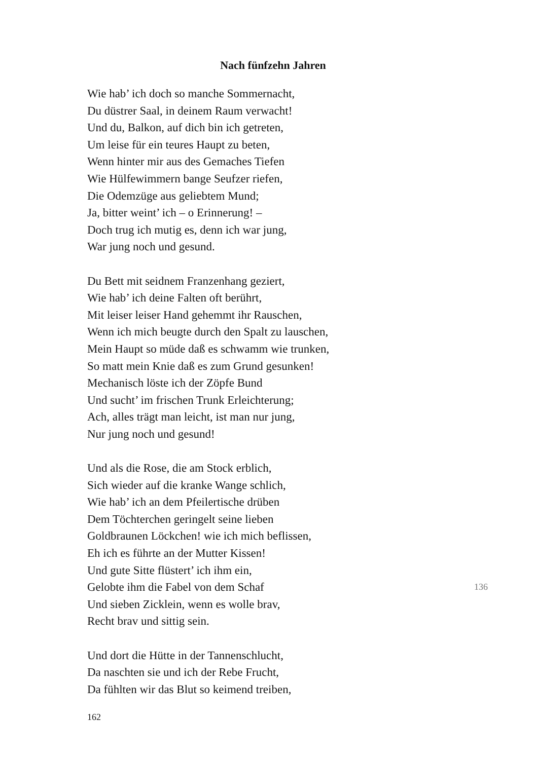Nach fünfzehn Jahren
Wie hab’ ich doch so manche Sommernacht,
Du düstrer Saal, in deinem Raum verwacht!
Und du, Balkon, auf dich bin ich getreten,
Um leise für ein teures Haupt zu beten,
Wenn hinter mir aus des Gemaches Tiefen
Wie Hülfewimmern bange Seufzer riefen,
Die Odemzüge aus geliebtem Mund;
Ja, bitter weint’ ich – o Erinnerung! –
Doch trug ich mutig es, denn ich war jung,
War jung noch und gesund.
Du Bett mit seidnem Franzenhang geziert,
Wie hab’ ich deine Falten oft berührt,
Mit leiser leiser Hand gehemmt ihr Rauschen,
Wenn ich mich beugte durch den Spalt zu lauschen,
Mein Haupt so müde daß es schwamm wie trunken,
So matt mein Knie daß es zum Grund gesunken!
Mechanisch löste ich der Zöpfe Bund
Und sucht’ im frischen Trunk Erleichterung;
Ach, alles trägt man leicht, ist man nur jung,
Nur jung noch und gesund!
Und als die Rose, die am Stock erblich,
Sich wieder auf die kranke Wange schlich,
Wie hab’ ich an dem Pfeilertische drüben
Dem Töchterchen geringelt seine lieben
Goldbraunen Löckchen! wie ich mich beflissen,
Eh ich es führte an der Mutter Kissen!
Und gute Sitte flüstert’ ich ihm ein,
Gelobte ihm die Fabel von dem Schaf 136
Und sieben Zicklein, wenn es wolle brav,
Recht brav und sittig sein.
Und dort die Hütte in der Tannenschlucht,
Da naschten sie und ich der Rebe Frucht,
Da fühlten wir das Blut so keimend treiben,
162